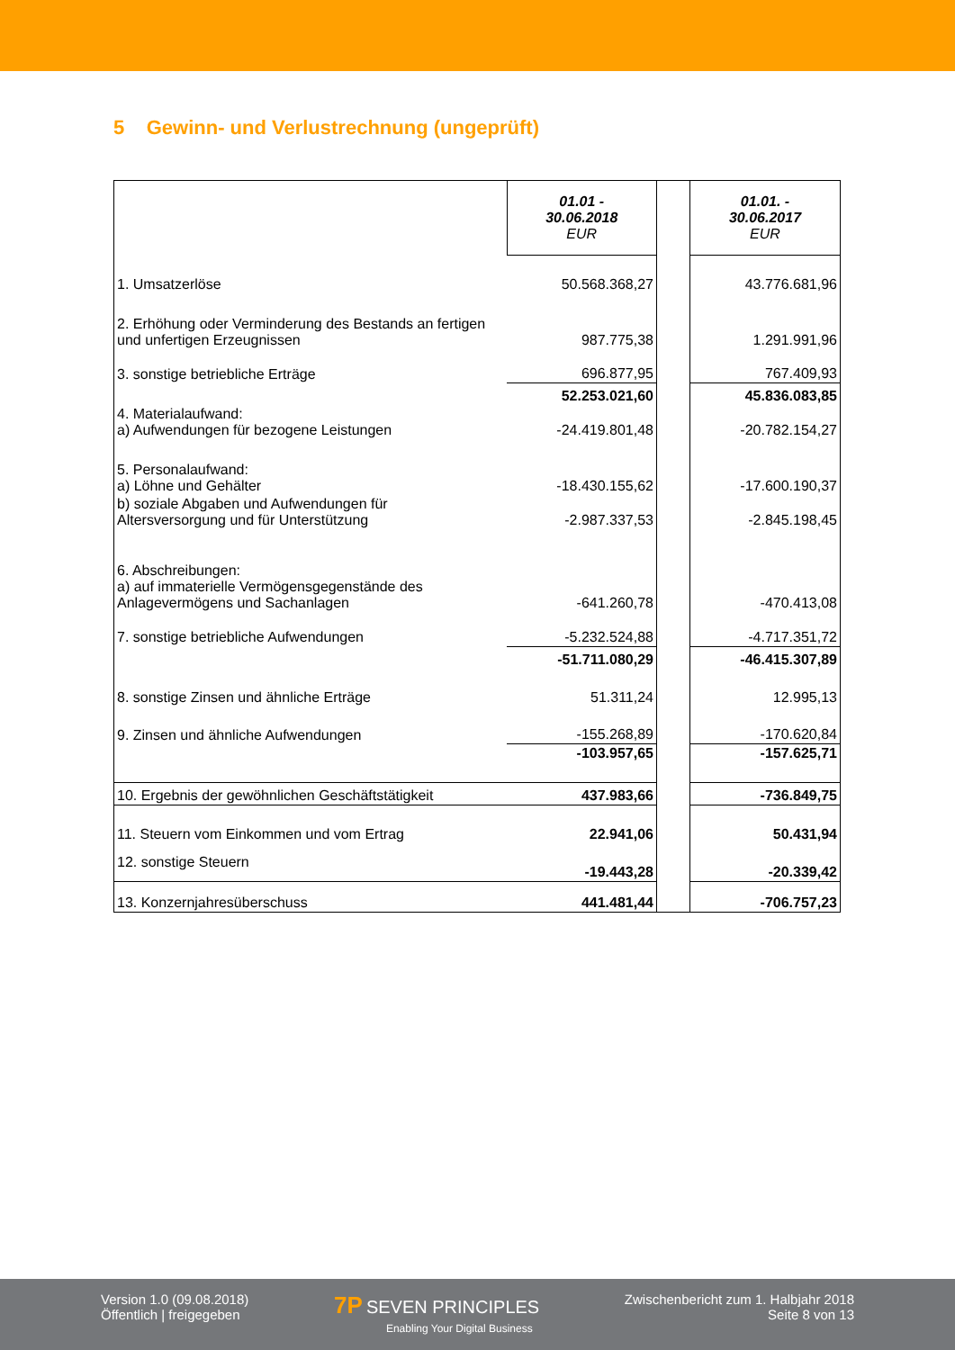5 Gewinn- und Verlustrechnung (ungeprüft)
| | 01.01 - 30.06.2018 EUR | | 01.01. - 30.06.2017 EUR |
| --- | --- | --- | --- |
| 1. Umsatzerlöse | 50.568.368,27 | | 43.776.681,96 |
| 2. Erhöhung oder Verminderung des Bestands an fertigen und unfertigen Erzeugnissen | 987.775,38 | | 1.291.991,96 |
| 3. sonstige betriebliche Erträge | 696.877,95 | | 767.409,93 |
| | 52.253.021,60 | | 45.836.083,85 |
| 4. Materialaufwand: a) Aufwendungen für bezogene Leistungen | -24.419.801,48 | | -20.782.154,27 |
| 5. Personalaufwand: a) Löhne und Gehälter | -18.430.155,62 | | -17.600.190,37 |
| b) soziale Abgaben und Aufwendungen für Altersversorgung und für Unterstützung | -2.987.337,53 | | -2.845.198,45 |
| 6. Abschreibungen: a) auf immaterielle Vermögensgegenstände des Anlagevermögens und Sachanlagen | -641.260,78 | | -470.413,08 |
| 7. sonstige betriebliche Aufwendungen | -5.232.524,88 | | -4.717.351,72 |
| | -51.711.080,29 | | -46.415.307,89 |
| 8. sonstige Zinsen und ähnliche Erträge | 51.311,24 | | 12.995,13 |
| 9. Zinsen und ähnliche Aufwendungen | -155.268,89 | | -170.620,84 |
| | -103.957,65 | | -157.625,71 |
| 10. Ergebnis der gewöhnlichen Geschäftstätigkeit | 437.983,66 | | -736.849,75 |
| 11. Steuern vom Einkommen und vom Ertrag | 22.941,06 | | 50.431,94 |
| 12. sonstige Steuern | -19.443,28 | | -20.339,42 |
| 13. Konzernjahresüberschuss | 441.481,44 | | -706.757,23 |
Version 1.0 (09.08.2018)
Öffentlich | freigegeben
7P SEVEN PRINCIPLES
Enabling Your Digital Business
Zwischenbericht zum 1. Halbjahr 2018
Seite 8 von 13